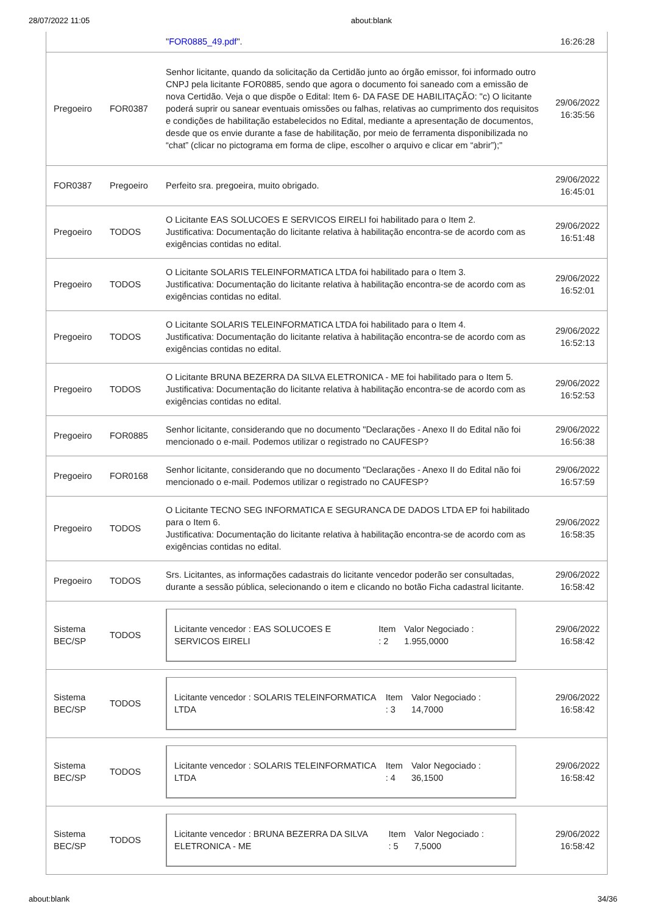28/07/2022 11:05 about:blank
| | | " FOR0885_49.pdf ". | 16:26:28 |
| Pregoeiro | FOR0387 | Senhor licitante, quando da solicitação da Certidão junto ao órgão emissor, foi informado outro CNPJ pela licitante FOR0885, sendo que agora o documento foi saneado com a emissão de nova Certidão. Veja o que dispõe o Edital: Item 6- DA FASE DE HABILITAÇÃO: "c) O licitante poderá suprir ou sanear eventuais omissões ou falhas, relativas ao cumprimento dos requisitos e condições de habilitação estabelecidos no Edital, mediante a apresentação de documentos, desde que os envie durante a fase de habilitação, por meio de ferramenta disponibilizada no “chat” (clicar no pictograma em forma de clipe, escolher o arquivo e clicar em “abrir”);" | 29/06/2022 16:35:56 |
| FOR0387 | Pregoeiro | Perfeito sra. pregoeira, muito obrigado. | 29/06/2022 16:45:01 |
| Pregoeiro | TODOS | O Licitante EAS SOLUCOES E SERVICOS EIRELI foi habilitado para o Item 2. Justificativa: Documentação do licitante relativa à habilitação encontra-se de acordo com as exigências contidas no edital. | 29/06/2022 16:51:48 |
| Pregoeiro | TODOS | O Licitante SOLARIS TELEINFORMATICA LTDA foi habilitado para o Item 3. Justificativa: Documentação do licitante relativa à habilitação encontra-se de acordo com as exigências contidas no edital. | 29/06/2022 16:52:01 |
| Pregoeiro | TODOS | O Licitante SOLARIS TELEINFORMATICA LTDA foi habilitado para o Item 4. Justificativa: Documentação do licitante relativa à habilitação encontra-se de acordo com as exigências contidas no edital. | 29/06/2022 16:52:13 |
| Pregoeiro | TODOS | O Licitante BRUNA BEZERRA DA SILVA ELETRONICA - ME foi habilitado para o Item 5. Justificativa: Documentação do licitante relativa à habilitação encontra-se de acordo com as exigências contidas no edital. | 29/06/2022 16:52:53 |
| Pregoeiro | FOR0885 | Senhor licitante, considerando que no documento "Declarações - Anexo II do Edital não foi mencionado o e-mail. Podemos utilizar o registrado no CAUFESP? | 29/06/2022 16:56:38 |
| Pregoeiro | FOR0168 | Senhor licitante, considerando que no documento "Declarações - Anexo II do Edital não foi mencionado o e-mail. Podemos utilizar o registrado no CAUFESP? | 29/06/2022 16:57:59 |
| Pregoeiro | TODOS | O Licitante TECNO SEG INFORMATICA E SEGURANCA DE DADOS LTDA EP foi habilitado para o Item 6. Justificativa: Documentação do licitante relativa à habilitação encontra-se de acordo com as exigências contidas no edital. | 29/06/2022 16:58:35 |
| Pregoeiro | TODOS | Srs. Licitantes, as informações cadastrais do licitante vencedor poderão ser consultadas, durante a sessão pública, selecionando o item e clicando no botão Ficha cadastral licitante. | 29/06/2022 16:58:42 |
| Sistema BEC/SP | TODOS | Licitante vencedor : EAS SOLUCOES E SERVICOS EIRELI Item : 2 Valor Negociado : 1.955,0000 | 29/06/2022 16:58:42 |
| Sistema BEC/SP | TODOS | Licitante vencedor : SOLARIS TELEINFORMATICA LTDA Item : 3 Valor Negociado : 14,7000 | 29/06/2022 16:58:42 |
| Sistema BEC/SP | TODOS | Licitante vencedor : SOLARIS TELEINFORMATICA LTDA Item : 4 Valor Negociado : 36,1500 | 29/06/2022 16:58:42 |
| Sistema BEC/SP | TODOS | Licitante vencedor : BRUNA BEZERRA DA SILVA ELETRONICA - ME Item : 5 Valor Negociado : 7,5000 | 29/06/2022 16:58:42 |
about:blank 34/36